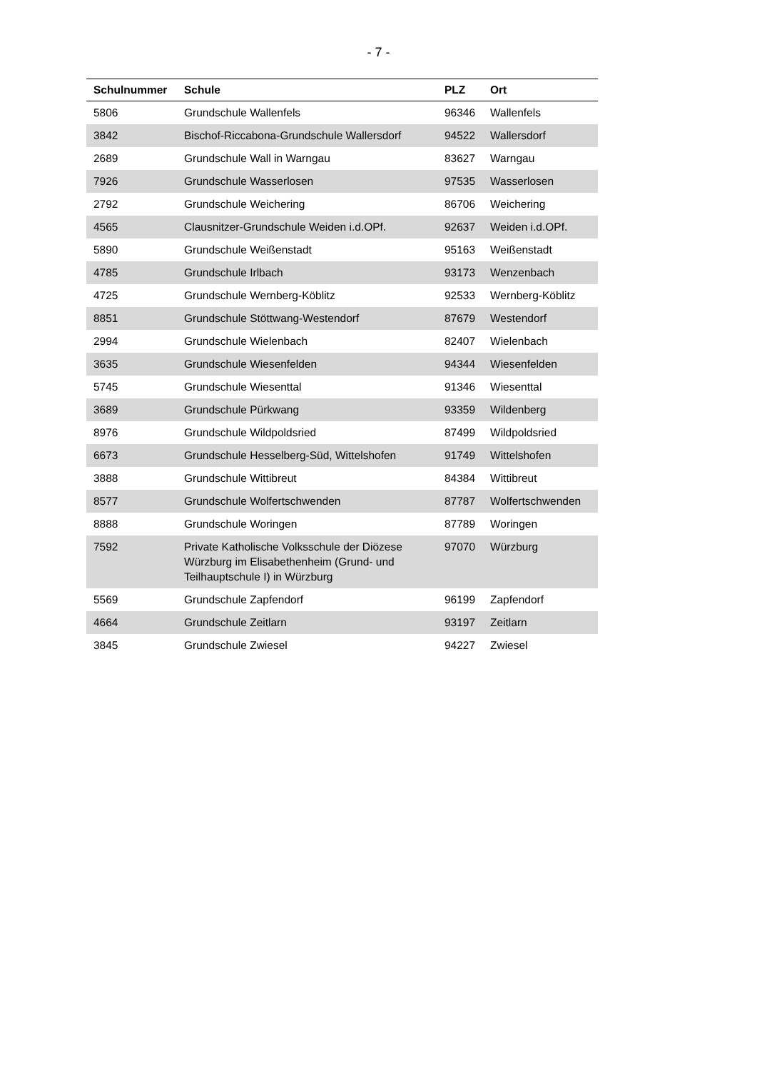- 7 -
| Schulnummer | Schule | PLZ | Ort |
| --- | --- | --- | --- |
| 5806 | Grundschule Wallenfels | 96346 | Wallenfels |
| 3842 | Bischof-Riccabona-Grundschule Wallersdorf | 94522 | Wallersdorf |
| 2689 | Grundschule Wall in Warngau | 83627 | Warngau |
| 7926 | Grundschule Wasserlosen | 97535 | Wasserlosen |
| 2792 | Grundschule Weichering | 86706 | Weichering |
| 4565 | Clausnitzer-Grundschule Weiden i.d.OPf. | 92637 | Weiden i.d.OPf. |
| 5890 | Grundschule Weißenstadt | 95163 | Weißenstadt |
| 4785 | Grundschule Irlbach | 93173 | Wenzenbach |
| 4725 | Grundschule Wernberg-Köblitz | 92533 | Wernberg-Köblitz |
| 8851 | Grundschule Stöttwang-Westendorf | 87679 | Westendorf |
| 2994 | Grundschule Wielenbach | 82407 | Wielenbach |
| 3635 | Grundschule Wiesenfelden | 94344 | Wiesenfelden |
| 5745 | Grundschule Wiesenttal | 91346 | Wiesenttal |
| 3689 | Grundschule Pürkwang | 93359 | Wildenberg |
| 8976 | Grundschule Wildpoldsried | 87499 | Wildpoldsried |
| 6673 | Grundschule Hesselberg-Süd, Wittelshofen | 91749 | Wittelshofen |
| 3888 | Grundschule Wittibreut | 84384 | Wittibreut |
| 8577 | Grundschule Wolfertschwenden | 87787 | Wolfertschwenden |
| 8888 | Grundschule Woringen | 87789 | Woringen |
| 7592 | Private Katholische Volksschule der Diözese Würzburg im Elisabethenheim (Grund- und Teilhauptschule I) in Würzburg | 97070 | Würzburg |
| 5569 | Grundschule Zapfendorf | 96199 | Zapfendorf |
| 4664 | Grundschule Zeitlarn | 93197 | Zeitlarn |
| 3845 | Grundschule Zwiesel | 94227 | Zwiesel |